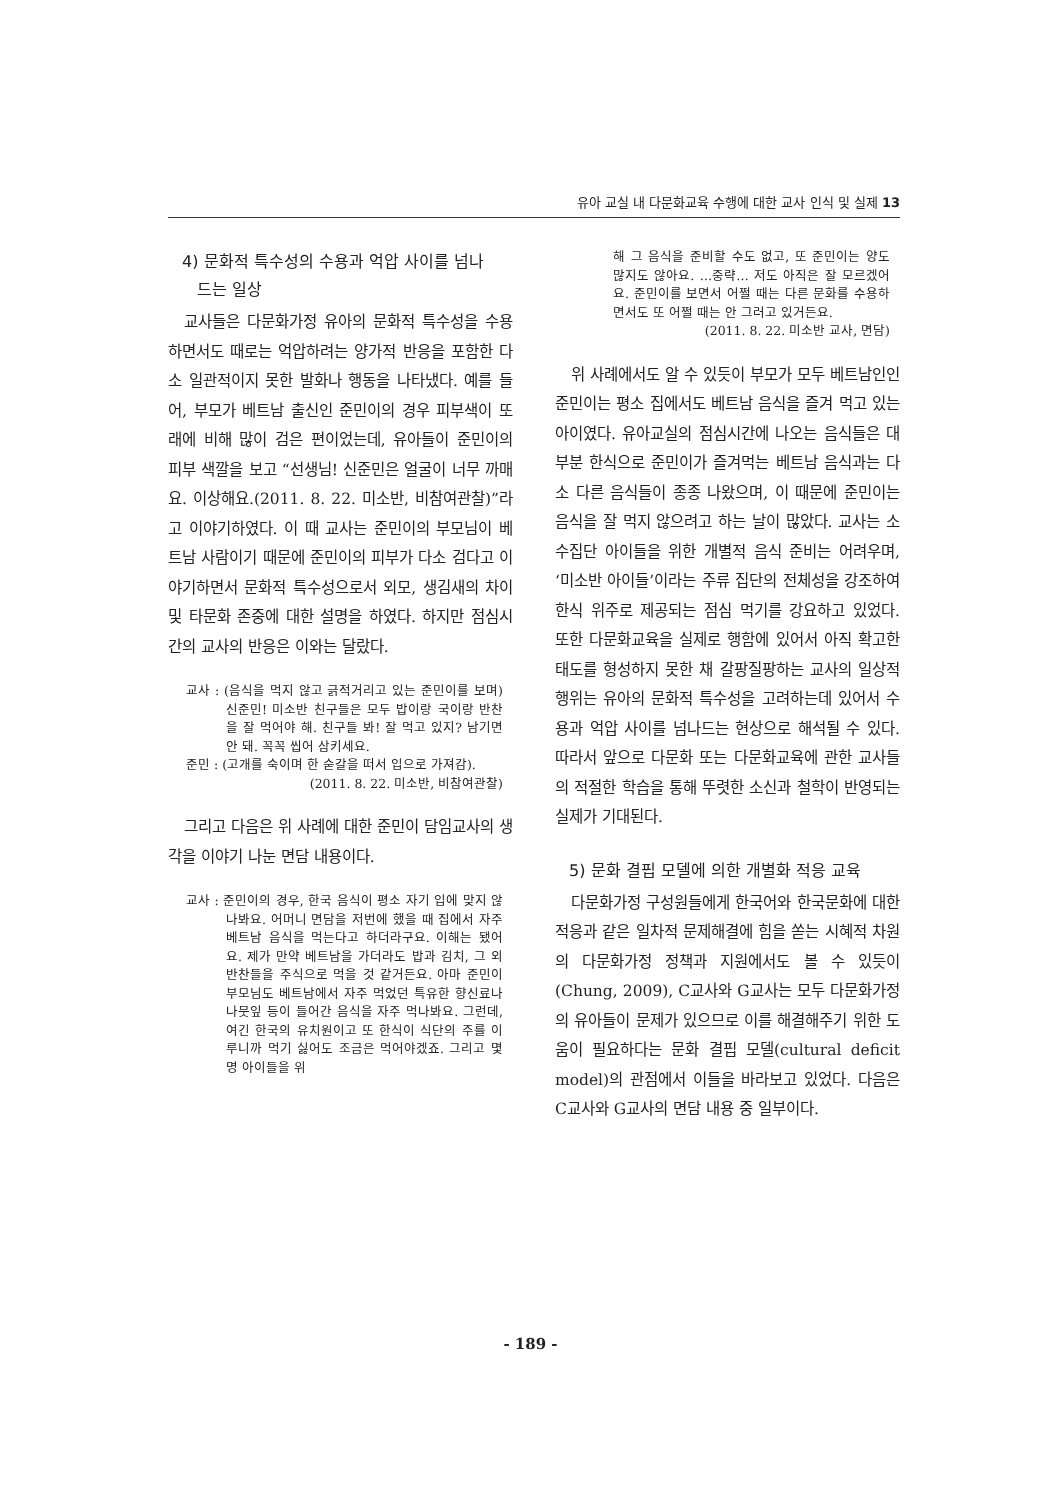유아 교실 내 다문화교육 수행에 대한 교사 인식 및 실제 13
4) 문화적 특수성의 수용과 억압 사이를 넘나
드는 일상
교사들은 다문화가정 유아의 문화적 특수성을 수용하면서도 때로는 억압하려는 양가적 반응을 포함한 다소 일관적이지 못한 발화나 행동을 나타냈다. 예를 들어, 부모가 베트남 출신인 준민이의 경우 피부색이 또래에 비해 많이 검은 편이었는데, 유아들이 준민이의 피부 색깔을 보고 “선생님! 신준민은 얼굴이 너무 까매요. 이상해요.(2011. 8. 22. 미소반, 비참여관찰)”라고 이야기하였다. 이 때 교사는 준민이의 부모님이 베트남 사람이기 때문에 준민이의 피부가 다소 검다고 이야기하면서 문화적 특수성으로서 외모, 생김새의 차이 및 타문화 존중에 대한 설명을 하였다. 하지만 점심시간의 교사의 반응은 이와는 달랐다.
교사 : (음식을 먹지 않고 긁적거리고 있는 준민이를 보며) 신준민! 미소반 친구들은 모두 밥이랑 국이랑 반찬을 잘 먹어야 해. 친구들 봐! 잘 먹고 있지? 남기면 안 돼. 꼭꼭 씹어 삼키세요.
준민 : (고개를 숙이며 한 숟갈을 떠서 입으로 가져감).
(2011. 8. 22. 미소반, 비참여관찰)
그리고 다음은 위 사례에 대한 준민이 담임교사의 생각을 이야기 나눈 면담 내용이다.
교사 : 준민이의 경우, 한국 음식이 평소 자기 입에 맞지 않나봐요. 어머니 면담을 저번에 했을 때 집에서 자주 베트남 음식을 먹는다고 하더라구요. 이해는 됐어요. 제가 만약 베트남을 가더라도 밥과 김치, 그 외 반찬들을 주식으로 먹을 것 같거든요. 아마 준민이 부모님도 베트남에서 자주 먹었던 특유한 향신료나 나뭇잎 등이 들어간 음식을 자주 먹나봐요. 그런데, 여긴 한국의 유치원이고 또 한식이 식단의 주를 이루니까 먹기 싫어도 조금은 먹어야겠죠. 그리고 몇 명 아이들을 위
해 그 음식을 준비할 수도 없고, 또 준민이는 양도 많지도 않아요. …중략… 저도 아직은 잘 모르겠어요. 준민이를 보면서 어쩔 때는 다른 문화를 수용하면서도 또 어쩔 때는 안 그러고 있거든요.
(2011. 8. 22. 미소반 교사, 면담)
위 사례에서도 알 수 있듯이 부모가 모두 베트남인인 준민이는 평소 집에서도 베트남 음식을 즐겨 먹고 있는 아이였다. 유아교실의 점심시간에 나오는 음식들은 대부분 한식으로 준민이가 즐겨먹는 베트남 음식과는 다소 다른 음식들이 종종 나왔으며, 이 때문에 준민이는 음식을 잘 먹지 않으려고 하는 날이 많았다. 교사는 소수집단 아이들을 위한 개별적 음식 준비는 어려우며, ‘미소반 아이들’이라는 주류 집단의 전체성을 강조하여 한식 위주로 제공되는 점심 먹기를 강요하고 있었다. 또한 다문화교육을 실제로 행함에 있어서 아직 확고한 태도를 형성하지 못한 채 갈팡질팡하는 교사의 일상적 행위는 유아의 문화적 특수성을 고려하는데 있어서 수용과 억압 사이를 넘나드는 현상으로 해석될 수 있다. 따라서 앞으로 다문화 또는 다문화교육에 관한 교사들의 적절한 학습을 통해 뚜렷한 소신과 철학이 반영되는 실제가 기대된다.
5) 문화 결핍 모델에 의한 개별화 적응 교육
다문화가정 구성원들에게 한국어와 한국문화에 대한 적응과 같은 일차적 문제해결에 힘을 쏟는 시혜적 차원의 다문화가정 정책과 지원에서도 볼 수 있듯이(Chung, 2009), C교사와 G교사는 모두 다문화가정의 유아들이 문제가 있으므로 이를 해결해주기 위한 도움이 필요하다는 문화 결핍 모델(cultural deficit model)의 관점에서 이들을 바라보고 있었다. 다음은 C교사와 G교사의 면담 내용 중 일부이다.
- 189 -